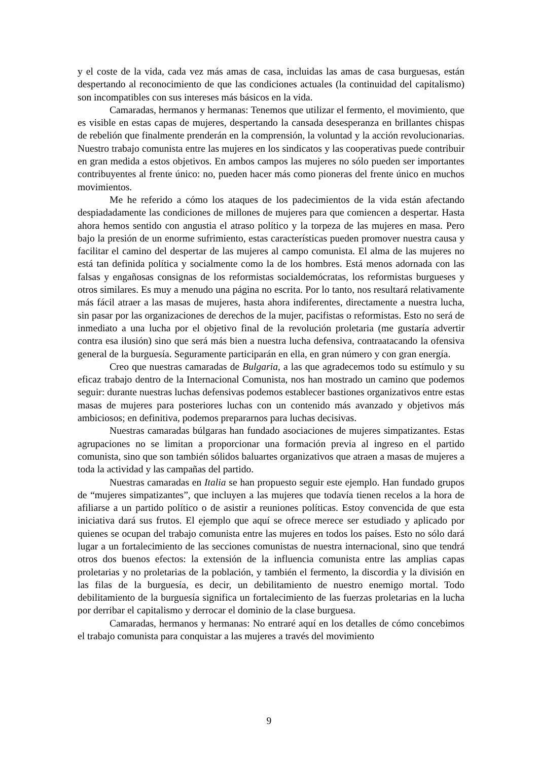y el coste de la vida, cada vez más amas de casa, incluidas las amas de casa burguesas, están despertando al reconocimiento de que las condiciones actuales (la continuidad del capitalismo) son incompatibles con sus intereses más básicos en la vida.
Camaradas, hermanos y hermanas: Tenemos que utilizar el fermento, el movimiento, que es visible en estas capas de mujeres, despertando la cansada desesperanza en brillantes chispas de rebelión que finalmente prenderán en la comprensión, la voluntad y la acción revolucionarias. Nuestro trabajo comunista entre las mujeres en los sindicatos y las cooperativas puede contribuir en gran medida a estos objetivos. En ambos campos las mujeres no sólo pueden ser importantes contribuyentes al frente único: no, pueden hacer más como pioneras del frente único en muchos movimientos.
Me he referido a cómo los ataques de los padecimientos de la vida están afectando despiadadamente las condiciones de millones de mujeres para que comiencen a despertar. Hasta ahora hemos sentido con angustia el atraso político y la torpeza de las mujeres en masa. Pero bajo la presión de un enorme sufrimiento, estas características pueden promover nuestra causa y facilitar el camino del despertar de las mujeres al campo comunista. El alma de las mujeres no está tan definida política y socialmente como la de los hombres. Está menos adornada con las falsas y engañosas consignas de los reformistas socialdemócratas, los reformistas burgueses y otros similares. Es muy a menudo una página no escrita. Por lo tanto, nos resultará relativamente más fácil atraer a las masas de mujeres, hasta ahora indiferentes, directamente a nuestra lucha, sin pasar por las organizaciones de derechos de la mujer, pacifistas o reformistas. Esto no será de inmediato a una lucha por el objetivo final de la revolución proletaria (me gustaría advertir contra esa ilusión) sino que será más bien a nuestra lucha defensiva, contraatacando la ofensiva general de la burguesía. Seguramente participarán en ella, en gran número y con gran energía.
Creo que nuestras camaradas de Bulgaria, a las que agradecemos todo su estímulo y su eficaz trabajo dentro de la Internacional Comunista, nos han mostrado un camino que podemos seguir: durante nuestras luchas defensivas podemos establecer bastiones organizativos entre estas masas de mujeres para posteriores luchas con un contenido más avanzado y objetivos más ambiciosos; en definitiva, podemos prepararnos para luchas decisivas.
Nuestras camaradas búlgaras han fundado asociaciones de mujeres simpatizantes. Estas agrupaciones no se limitan a proporcionar una formación previa al ingreso en el partido comunista, sino que son también sólidos baluartes organizativos que atraen a masas de mujeres a toda la actividad y las campañas del partido.
Nuestras camaradas en Italia se han propuesto seguir este ejemplo. Han fundado grupos de “mujeres simpatizantes”, que incluyen a las mujeres que todavía tienen recelos a la hora de afiliarse a un partido político o de asistir a reuniones políticas. Estoy convencida de que esta iniciativa dará sus frutos. El ejemplo que aquí se ofrece merece ser estudiado y aplicado por quienes se ocupan del trabajo comunista entre las mujeres en todos los países. Esto no sólo dará lugar a un fortalecimiento de las secciones comunistas de nuestra internacional, sino que tendrá otros dos buenos efectos: la extensión de la influencia comunista entre las amplias capas proletarias y no proletarias de la población, y también el fermento, la discordia y la división en las filas de la burguesía, es decir, un debilitamiento de nuestro enemigo mortal. Todo debilitamiento de la burguesía significa un fortalecimiento de las fuerzas proletarias en la lucha por derribar el capitalismo y derrocar el dominio de la clase burguesa.
Camaradas, hermanos y hermanas: No entraré aquí en los detalles de cómo concebimos el trabajo comunista para conquistar a las mujeres a través del movimiento
9